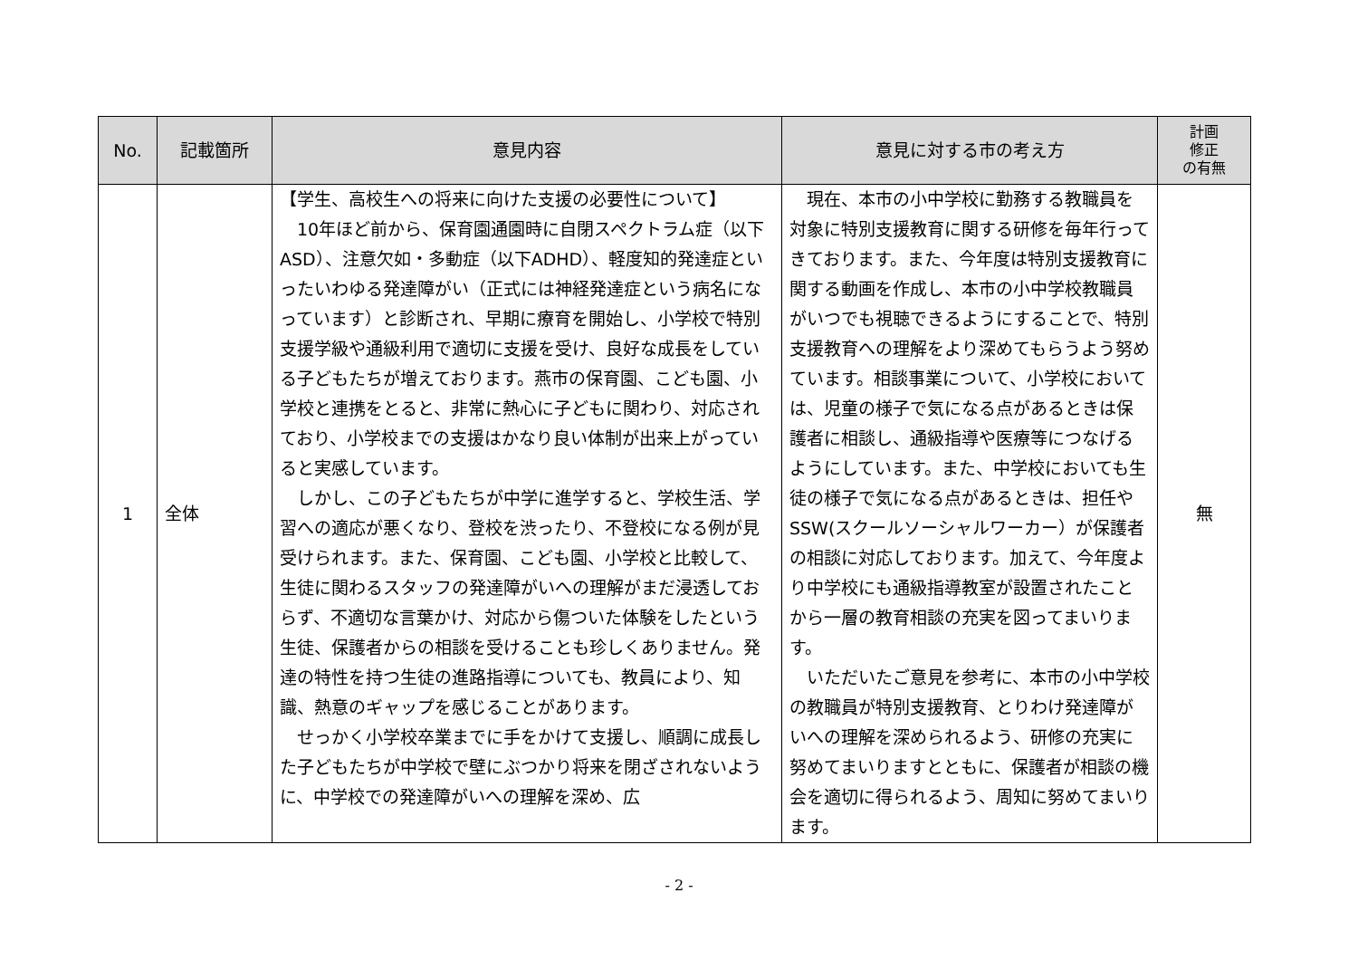| No. | 記載箇所 | 意見内容 | 意見に対する市の考え方 | 計画 修正 の有無 |
| --- | --- | --- | --- | --- |
| 1 | 全体 | 【学生、高校生への将来に向けた支援の必要性について】 10年ほど前から、保育園通園時に自閉スペクトラム症（以下ASD）、注意欠如・多動症（以下ADHD）、軽度知的発達症といったいわゆる発達障がい（正式には神経発達症という病名になっています）と診断され、早期に療育を開始し、小学校で特別支援学級や通級利用で適切に支援を受け、良好な成長をしている子どもたちが増えております。燕市の保育園、こども園、小学校と連携をとると、非常に熱心に子どもに関わり、対応されており、小学校までの支援はかなり良い体制が出来上がっていると実感しています。 しかし、この子どもたちが中学に進学すると、学校生活、学習への適応が悪くなり、登校を渋ったり、不登校になる例が見受けられます。また、保育園、こども園、小学校と比較して、生徒に関わるスタッフの発達障がいへの理解がまだ浸透しておらず、不適切な言葉かけ、対応から傷ついた体験をしたという生徒、保護者からの相談を受けることも珍しくありません。発達の特性を持つ生徒の進路指導についても、教員により、知識、熱意のギャップを感じることがあります。 せっかく小学校卒業までに手をかけて支援し、順調に成長した子どもたちが中学校で壁にぶつかり将来を閉ざされないように、中学校での発達障がいへの理解を深め、広 | 現在、本市の小中学校に勤務する教職員を対象に特別支援教育に関する研修を毎年行ってきております。また、今年度は特別支援教育に関する動画を作成し、本市の小中学校教職員がいつでも視聴できるようにすることで、特別支援教育への理解をより深めてもらうよう努めています。相談事業について、小学校においては、児童の様子で気になる点があるときは保護者に相談し、通級指導や医療等につなげるようにしています。また、中学校においても生徒の様子で気になる点があるときは、担任やSSW(スクールソーシャルワーカー）が保護者の相談に対応しております。加えて、今年度より中学校にも通級指導教室が設置されたことから一層の教育相談の充実を図ってまいります。 いただいたご意見を参考に、本市の小中学校の教職員が特別支援教育、とりわけ発達障がいへの理解を深められるよう、研修の充実に努めてまいりますとともに、保護者が相談の機会を適切に得られるよう、周知に努めてまいります。 | 無 |
- 2 -